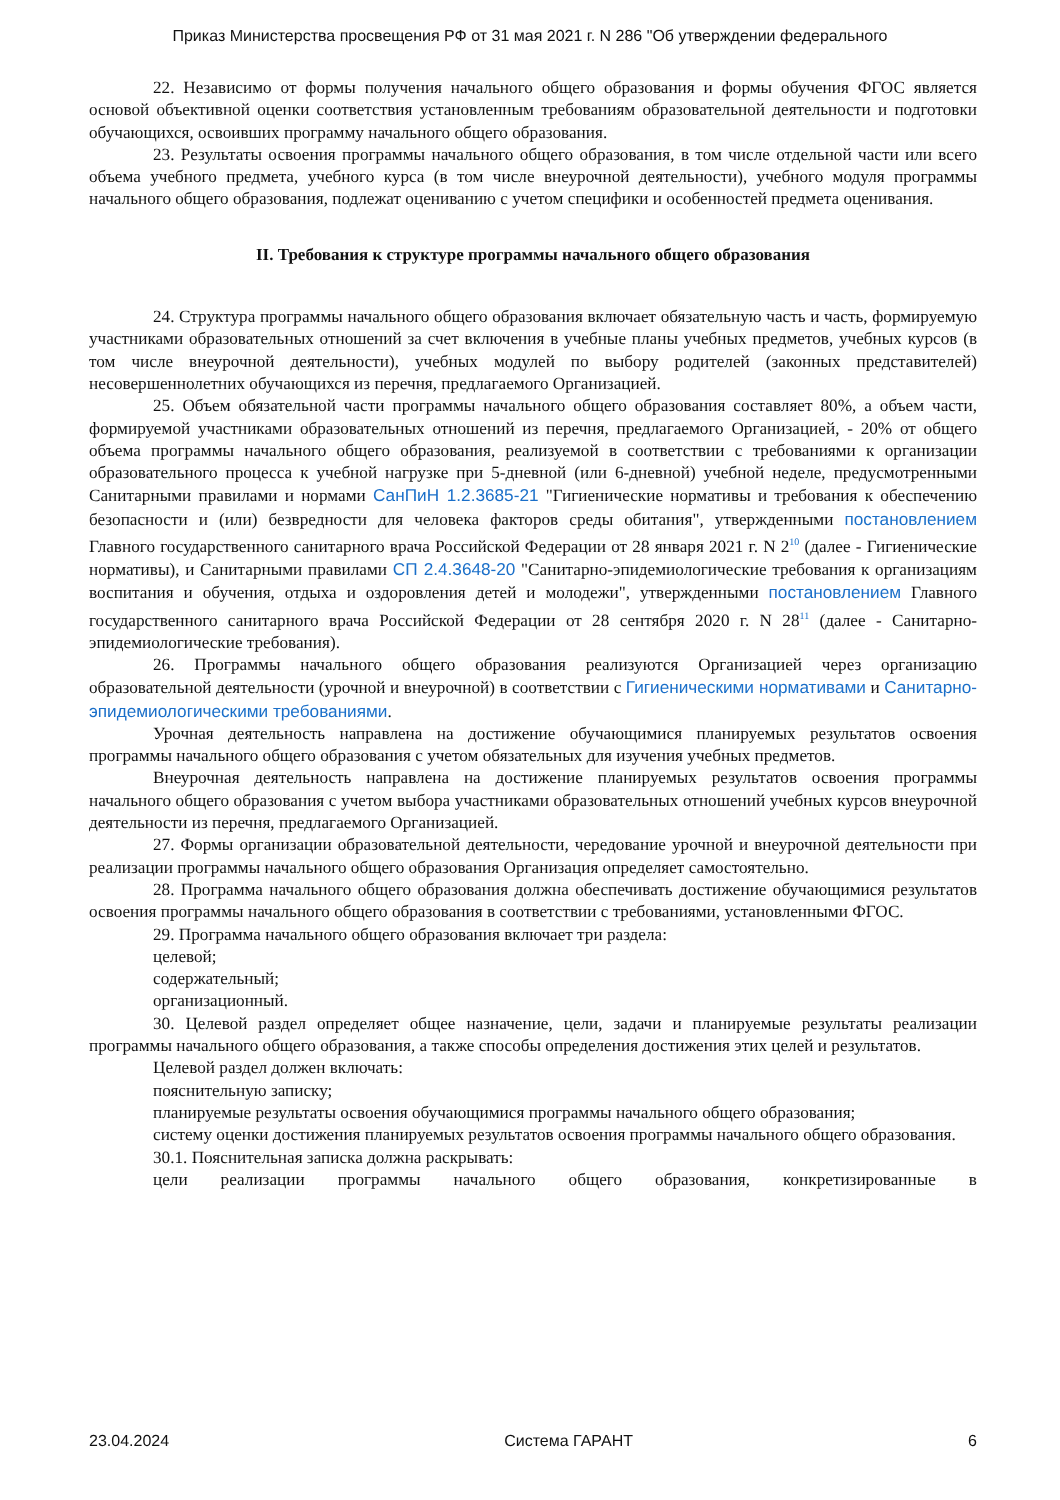Приказ Министерства просвещения РФ от 31 мая 2021 г. N 286 "Об утверждении федерального
22. Независимо от формы получения начального общего образования и формы обучения ФГОС является основой объективной оценки соответствия установленным требованиям образовательной деятельности и подготовки обучающихся, освоивших программу начального общего образования.
23. Результаты освоения программы начального общего образования, в том числе отдельной части или всего объема учебного предмета, учебного курса (в том числе внеурочной деятельности), учебного модуля программы начального общего образования, подлежат оцениванию с учетом специфики и особенностей предмета оценивания.
II. Требования к структуре программы начального общего образования
24. Структура программы начального общего образования включает обязательную часть и часть, формируемую участниками образовательных отношений за счет включения в учебные планы учебных предметов, учебных курсов (в том числе внеурочной деятельности), учебных модулей по выбору родителей (законных представителей) несовершеннолетних обучающихся из перечня, предлагаемого Организацией.
25. Объем обязательной части программы начального общего образования составляет 80%, а объем части, формируемой участниками образовательных отношений из перечня, предлагаемого Организацией, - 20% от общего объема программы начального общего образования, реализуемой в соответствии с требованиями к организации образовательного процесса к учебной нагрузке при 5-дневной (или 6-дневной) учебной неделе, предусмотренными Санитарными правилами и нормами СанПиН 1.2.3685-21 "Гигиенические нормативы и требования к обеспечению безопасности и (или) безвредности для человека факторов среды обитания", утвержденными постановлением Главного государственного санитарного врача Российской Федерации от 28 января 2021 г. N 2<sup>10</sup> (далее - Гигиенические нормативы), и Санитарными правилами СП 2.4.3648-20 "Санитарно-эпидемиологические требования к организациям воспитания и обучения, отдыха и оздоровления детей и молодежи", утвержденными постановлением Главного государственного санитарного врача Российской Федерации от 28 сентября 2020 г. N 28<sup>11</sup> (далее - Санитарно-эпидемиологические требования).
26. Программы начального общего образования реализуются Организацией через организацию образовательной деятельности (урочной и внеурочной) в соответствии с Гигиеническими нормативами и Санитарно-эпидемиологическими требованиями.
Урочная деятельность направлена на достижение обучающимися планируемых результатов освоения программы начального общего образования с учетом обязательных для изучения учебных предметов.
Внеурочная деятельность направлена на достижение планируемых результатов освоения программы начального общего образования с учетом выбора участниками образовательных отношений учебных курсов внеурочной деятельности из перечня, предлагаемого Организацией.
27. Формы организации образовательной деятельности, чередование урочной и внеурочной деятельности при реализации программы начального общего образования Организация определяет самостоятельно.
28. Программа начального общего образования должна обеспечивать достижение обучающимися результатов освоения программы начального общего образования в соответствии с требованиями, установленными ФГОС.
29. Программа начального общего образования включает три раздела:
целевой;
содержательный;
организационный.
30. Целевой раздел определяет общее назначение, цели, задачи и планируемые результаты реализации программы начального общего образования, а также способы определения достижения этих целей и результатов.
Целевой раздел должен включать:
пояснительную записку;
планируемые результаты освоения обучающимися программы начального общего образования;
систему оценки достижения планируемых результатов освоения программы начального общего образования.
30.1. Пояснительная записка должна раскрывать:
цели реализации программы начального общего образования, конкретизированные в
23.04.2024 Система ГАРАНТ 6